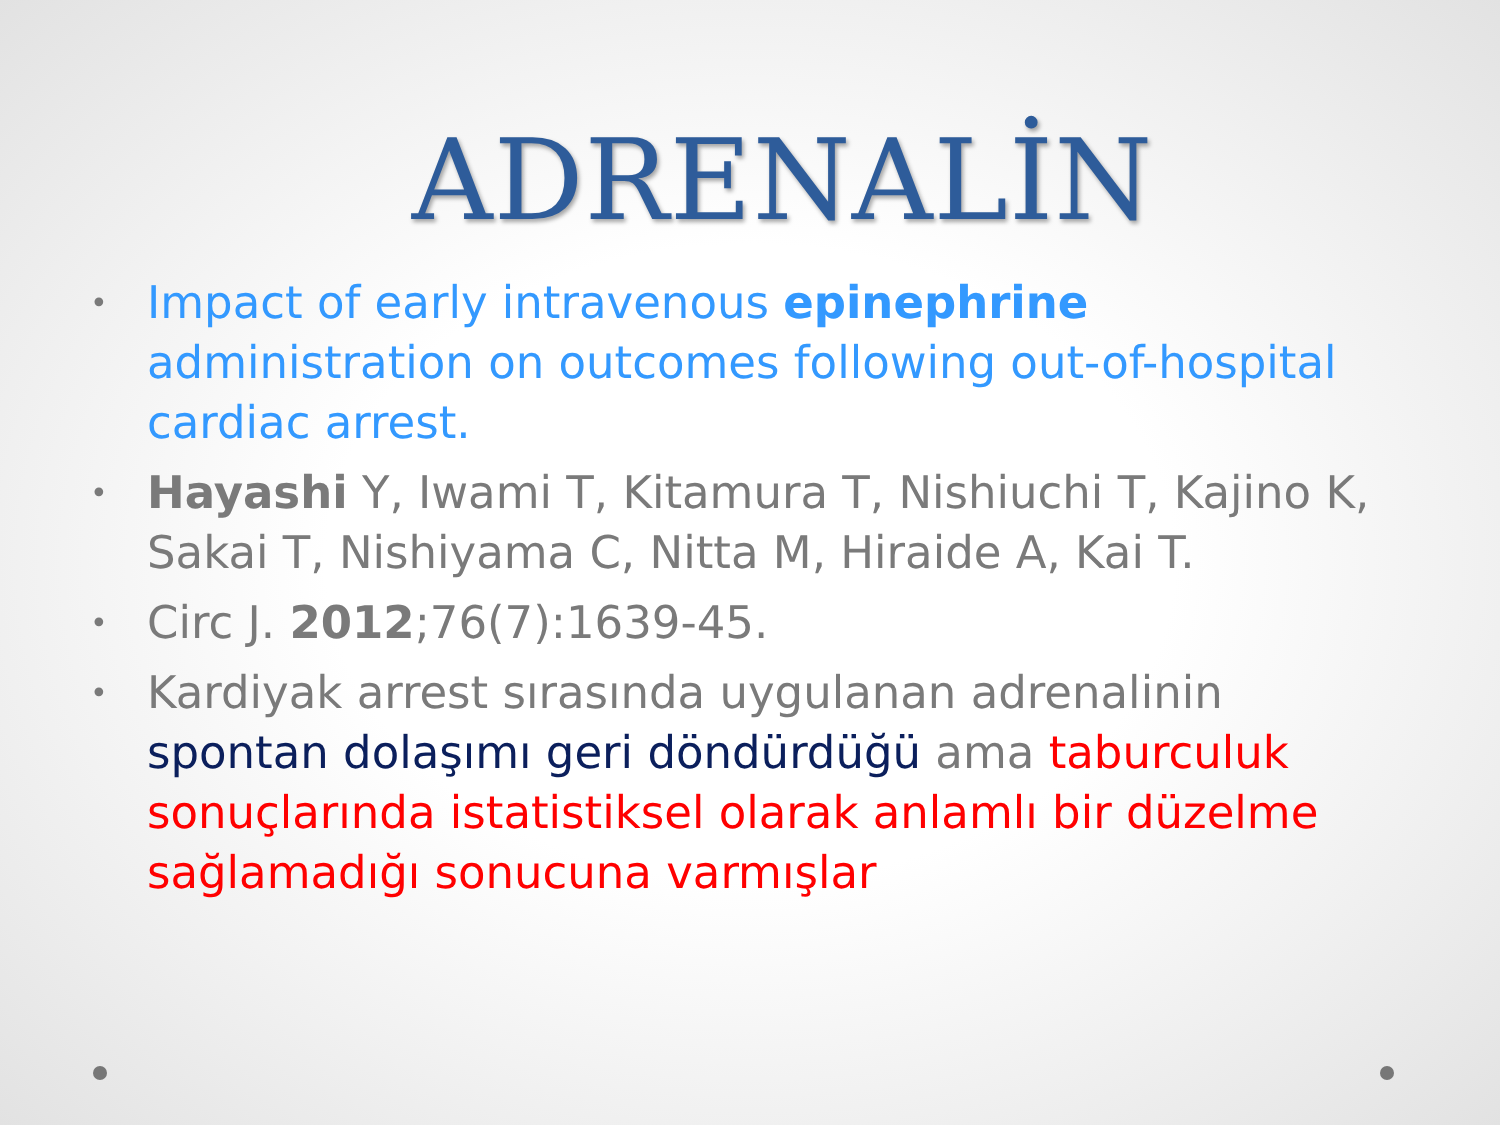ADRENALİN
• Impact of early intravenous epinephrine administration on outcomes following out-of-hospital cardiac arrest.
• Hayashi Y, Iwami T, Kitamura T, Nishiuchi T, Kajino K, Sakai T, Nishiyama C, Nitta M, Hiraide A, Kai T.
• Circ J. 2012;76(7):1639-45.
• Kardiyak arrest sırasında uygulanan adrenalinin spontan dolaşımı geri döndürdüğü ama taburculuk sonuçlarında istatistiksel olarak anlamlı bir düzelme sağlamadığı sonucuna varmışlar